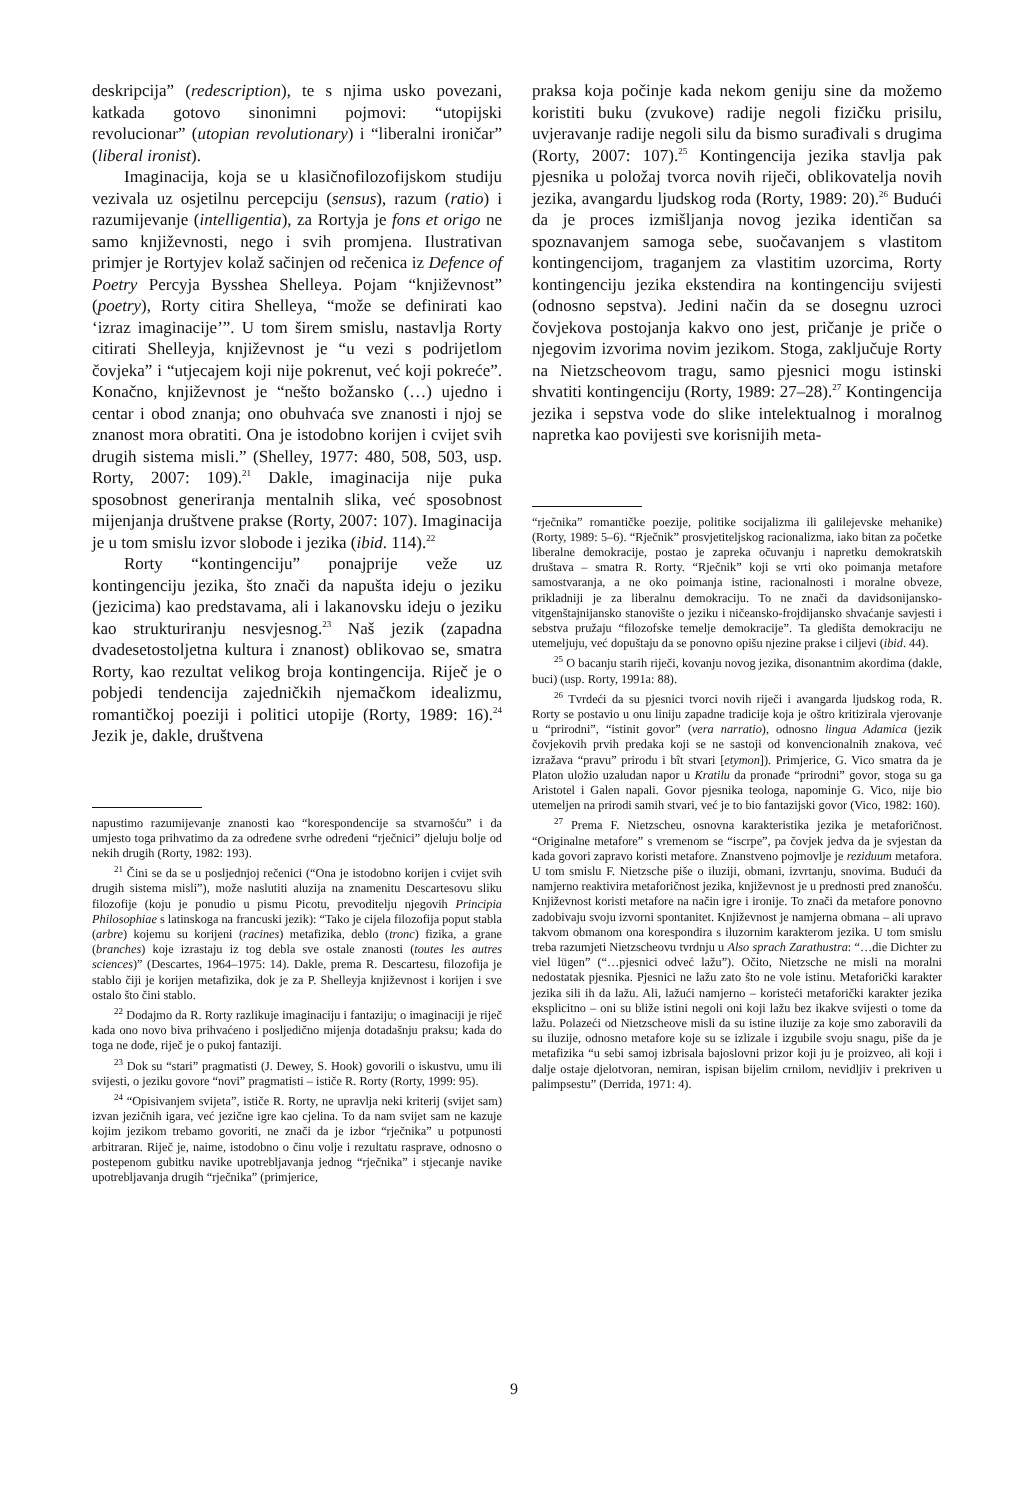deskripcija” (redescription), te s njima usko povezani, katkada gotovo sinonimni pojmovi: “utopijski revolucionar” (utopian revolutionary) i “liberalni ironičar” (liberal ironist).
Imaginacija, koja se u klasičnofilozofijskom studiju vezivala uz osjetilnu percepciju (sensus), razum (ratio) i razumijevanje (intelligentia), za Rortyja je fons et origo ne samo književnosti, nego i svih promjena. Ilustrativan primjer je Rortyjev kolaž sačinjen od rečenica iz Defence of Poetry Percyja Bysshea Shelleya. Pojam “književnost” (poetry), Rorty citira Shelleya, “može se definirati kao ‘izraz imaginacije’”. U tom širem smislu, nastavlja Rorty citirati Shelleyja, književnost je “u vezi s podrijetlom čovjeka” i “utjecajem koji nije pokrenut, već koji pokreće”. Konačno, književnost je “nešto božansko (…) ujedno i centar i obod znanja; ono obuhvaća sve znanosti i njoj se znanost mora obratiti. Ona je istodobno korijen i cvijet svih drugih sistema misli.” (Shelley, 1977: 480, 508, 503, usp. Rorty, 2007: 109).<sup>21</sup> Dakle, imaginacija nije puka sposobnost generiranja mentalnih slika, već sposobnost mijenjanja društvene prakse (Rorty, 2007: 107). Imaginacija je u tom smislu izvor slobode i jezika (ibid. 114).<sup>22</sup>
Rorty “kontingenciju” ponajprije veže uz kontingenciju jezika, što znači da napušta ideju o jeziku (jezicima) kao predstavama, ali i lakanovsku ideju o jeziku kao strukturiranju nesvjesnog.<sup>23</sup> Naš jezik (zapadna dvadesetostoljetna kultura i znanost) oblikovao se, smatra Rorty, kao rezultat velikog broja kontingencija. Riječ je o pobjedi tendencija zajedničkih njemačkom idealizmu, romantičkoj poeziji i politici utopije (Rorty, 1989: 16).<sup>24</sup> Jezik je, dakle, društvena
napustimo razumijevanje znanosti kao “korespondencije sa stvarnošću” i da umjesto toga prihvatimo da za određene svrhe određeni “rječnici” djeluju bolje od nekih drugih (Rorty, 1982: 193).
<sup>21</sup> Čini se da se u posljednjoj rečenici (“Ona je istodobno korijen i cvijet svih drugih sistema misli”), može naslutiti aluzija na znamenitu Descartesovu sliku filozofije (koju je ponudio u pismu Picotu, prevoditelju njegovih Principia Philosophiae s latinskoga na francuski jezik): “Tako je cijela filozofija poput stabla (arbre) kojemu su korijeni (racines) metafizika, deblo (tronc) fizika, a grane (branches) koje izrastaju iz tog debla sve ostale znanosti (toutes les autres sciences)” (Descartes, 1964–1975: 14). Dakle, prema R. Descartesu, filozofija je stablo čiji je korijen metafizika, dok je za P. Shelleyja književnost i korijen i sve ostalo što čini stablo.
<sup>22</sup> Dodajmo da R. Rorty razlikuje imaginaciju i fantaziju; o imaginaciji je riječ kada ono novo biva prihvaćeno i posljedično mijenja dotadašnju praksu; kada do toga ne dođe, riječ je o pukoj fantaziji.
<sup>23</sup> Dok su “stari” pragmatisti (J. Dewey, S. Hook) govorili o iskustvu, umu ili svijesti, o jeziku govore “novi” pragmatisti – ističe R. Rorty (Rorty, 1999: 95).
<sup>24</sup> “Opisivanjem svijeta”, ističe R. Rorty, ne upravlja neki kriterij (svijet sam) izvan jezičnih igara, već jezične igre kao cjelina. To da nam svijet sam ne kazuje kojim jezikom trebamo govoriti, ne znači da je izbor “rječnika” u potpunosti arbitraran. Riječ je, naime, istodobno o činu volje i rezultatu rasprave, odnosno o postepenom gubitku navike upotrebljavanja jednog “rječnika” i stjecanje navike upotrebljavanja drugih “rječnika” (primjerice,
praksa koja počinje kada nekom geniju sine da možemo koristiti buku (zvukove) radije negoli fizičku prisilu, uvjeravanje radije negoli silu da bismo surađivali s drugima (Rorty, 2007: 107).<sup>25</sup> Kontingencija jezika stavlja pak pjesnika u položaj tvorca novih riječi, oblikovatelja novih jezika, avangardu ljudskog roda (Rorty, 1989: 20).<sup>26</sup> Budući da je proces izmišljanja novog jezika identičan sa spoznavanjem samoga sebe, suočavanjem s vlastitom kontingencijom, traganjem za vlastitim uzorcima, Rorty kontingenciju jezika ekstendira na kontingenciju svijesti (odnosno sepstva). Jedini način da se dosegnu uzroci čovjekova postojanja kakvo ono jest, pričanje je priče o njegovim izvorima novim jezikom. Stoga, zaključuje Rorty na Nietzscheovom tragu, samo pjesnici mogu istinski shvatiti kontingenciju (Rorty, 1989: 27–28).<sup>27</sup> Kontingencija jezika i sepstva vode do slike intelektualnog i moralnog napretka kao povijesti sve korisnijih meta-
“rječnika” romantičke poezije, politike socijalizma ili galilejevske mehanike) (Rorty, 1989: 5–6). “Rječnik” prosvjetiteljskog racionalizma, iako bitan za početke liberalne demokracije, postao je zapreka očuvanju i napretku demokratskih društava – smatra R. Rorty. “Rječnik” koji se vrti oko poimanja metafore samostvaranja, a ne oko poimanja istine, racionalnosti i moralne obveze, prikladniji je za liberalnu demokraciju. To ne znači da davidsonijansko-vitgenštajnijansko stanovište o jeziku i ničeansko-frojdijansko shvaćanje savjesti i sebstva pružaju “filozofske temelje demokracije”. Ta gledišta demokraciju ne utemeljuju, već dopuštaju da se ponovno opišu njezine prakse i ciljevi (ibid. 44).
<sup>25</sup> O bacanju starih riječi, kovanju novog jezika, disonantnim akordima (dakle, buci) (usp. Rorty, 1991a: 88).
<sup>26</sup> Tvrdeći da su pjesnici tvorci novih riječi i avangarda ljudskog roda, R. Rorty se postavio u onu liniju zapadne tradicije koja je oštro kritizirala vjerovanje u “prirodni”, “istinit govor” (vera narratio), odnosno lingua Adamica (jezik čovjekovih prvih predaka koji se ne sastoji od konvencionalnih znakova, već izražava “pravu” prirodu i bît stvari [etymon]). Primjerice, G. Vico smatra da je Platon uložio uzaludan napor u Kratilu da pronađe “prirodni” govor, stoga su ga Aristotel i Galen napali. Govor pjesnika teologa, napominje G. Vico, nije bio utemeljen na prirodi samih stvari, već je to bio fantazijski govor (Vico, 1982: 160).
<sup>27</sup> Prema F. Nietzscheu, osnovna karakteristika jezika je metaforičnost. “Originalne metafore” s vremenom se “iscrpe”, pa čovjek jedva da je svjestan da kada govori zapravo koristi metafore. Znanstveno pojmovlje je reziduum metafora. U tom smislu F. Nietzsche piše o iluziji, obmani, izvrtanju, snovima. Budući da namjerno reaktivira metaforičnost jezika, književnost je u prednosti pred znanošću. Književnost koristi metafore na način igre i ironije. To znači da metafore ponovno zadobivaju svoju izvorni spontanitet. Književnost je namjerna obmana – ali upravo takvom obmanom ona korespondira s iluzornim karakterom jezika. U tom smislu treba razumjeti Nietzscheovu tvrdnju u Also sprach Zarathustra: “…die Dichter zu viel lügen” (“…pjesnici odveć lažu”). Očito, Nietzsche ne misli na moralni nedostatak pjesnika. Pjesnici ne lažu zato što ne vole istinu. Metaforički karakter jezika sili ih da lažu. Ali, lažući namjerno – koristeći metaforički karakter jezika eksplicitno – oni su bliže istini negoli oni koji lažu bez ikakve svijesti o tome da lažu. Polazeći od Nietzscheove misli da su istine iluzije za koje smo zaboravili da su iluzije, odnosno metafore koje su se izlizale i izgubile svoju snagu, piše da je metafizika “u sebi samoj izbrisala bajoslovni prizor koji ju je proizveo, ali koji i dalje ostaje djelotvoran, nemiran, ispisan bijelim crnilom, nevidljiv i prekriven u palimpsestu” (Derrida, 1971: 4).
9